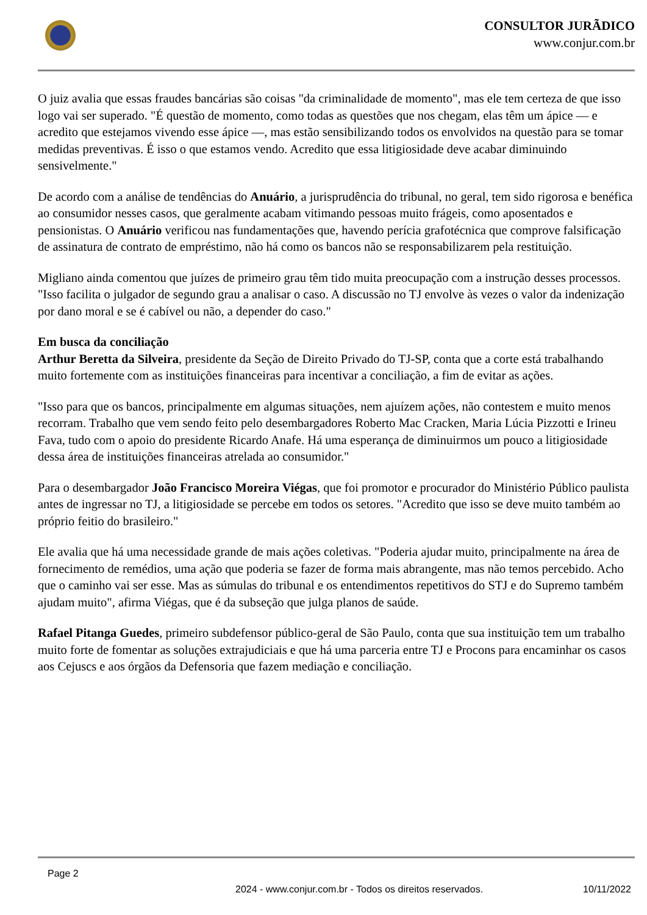CONSULTOR JURÃDICO
www.conjur.com.br
O juiz avalia que essas fraudes bancárias são coisas "da criminalidade de momento", mas ele tem certeza de que isso logo vai ser superado. "É questão de momento, como todas as questões que nos chegam, elas têm um ápice — e acredito que estejamos vivendo esse ápice —, mas estão sensibilizando todos os envolvidos na questão para se tomar medidas preventivas. É isso o que estamos vendo. Acredito que essa litigiosidade deve acabar diminuindo sensivelmente."
De acordo com a análise de tendências do Anuário, a jurisprudência do tribunal, no geral, tem sido rigorosa e benéfica ao consumidor nesses casos, que geralmente acabam vitimando pessoas muito frágeis, como aposentados e pensionistas. O Anuário verificou nas fundamentações que, havendo perícia grafotécnica que comprove falsificação de assinatura de contrato de empréstimo, não há como os bancos não se responsabilizarem pela restituição.
Migliano ainda comentou que juízes de primeiro grau têm tido muita preocupação com a instrução desses processos. "Isso facilita o julgador de segundo grau a analisar o caso. A discussão no TJ envolve às vezes o valor da indenização por dano moral e se é cabível ou não, a depender do caso."
Em busca da conciliação
Arthur Beretta da Silveira, presidente da Seção de Direito Privado do TJ-SP, conta que a corte está trabalhando muito fortemente com as instituições financeiras para incentivar a conciliação, a fim de evitar as ações.
"Isso para que os bancos, principalmente em algumas situações, nem ajuízem ações, não contestem e muito menos recorram. Trabalho que vem sendo feito pelo desembargadores Roberto Mac Cracken, Maria Lúcia Pizzotti e Irineu Fava, tudo com o apoio do presidente Ricardo Anafe. Há uma esperança de diminuirmos um pouco a litigiosidade dessa área de instituições financeiras atrelada ao consumidor."
Para o desembargador João Francisco Moreira Viégas, que foi promotor e procurador do Ministério Público paulista antes de ingressar no TJ, a litigiosidade se percebe em todos os setores. "Acredito que isso se deve muito também ao próprio feitio do brasileiro."
Ele avalia que há uma necessidade grande de mais ações coletivas. "Poderia ajudar muito, principalmente na área de fornecimento de remédios, uma ação que poderia se fazer de forma mais abrangente, mas não temos percebido. Acho que o caminho vai ser esse. Mas as súmulas do tribunal e os entendimentos repetitivos do STJ e do Supremo também ajudam muito", afirma Viégas, que é da subseção que julga planos de saúde.
Rafael Pitanga Guedes, primeiro subdefensor público-geral de São Paulo, conta que sua instituição tem um trabalho muito forte de fomentar as soluções extrajudiciais e que há uma parceria entre TJ e Procons para encaminhar os casos aos Cejuscs e aos órgãos da Defensoria que fazem mediação e conciliação.
Page 2
2024 - www.conjur.com.br - Todos os direitos reservados. 10/11/2022